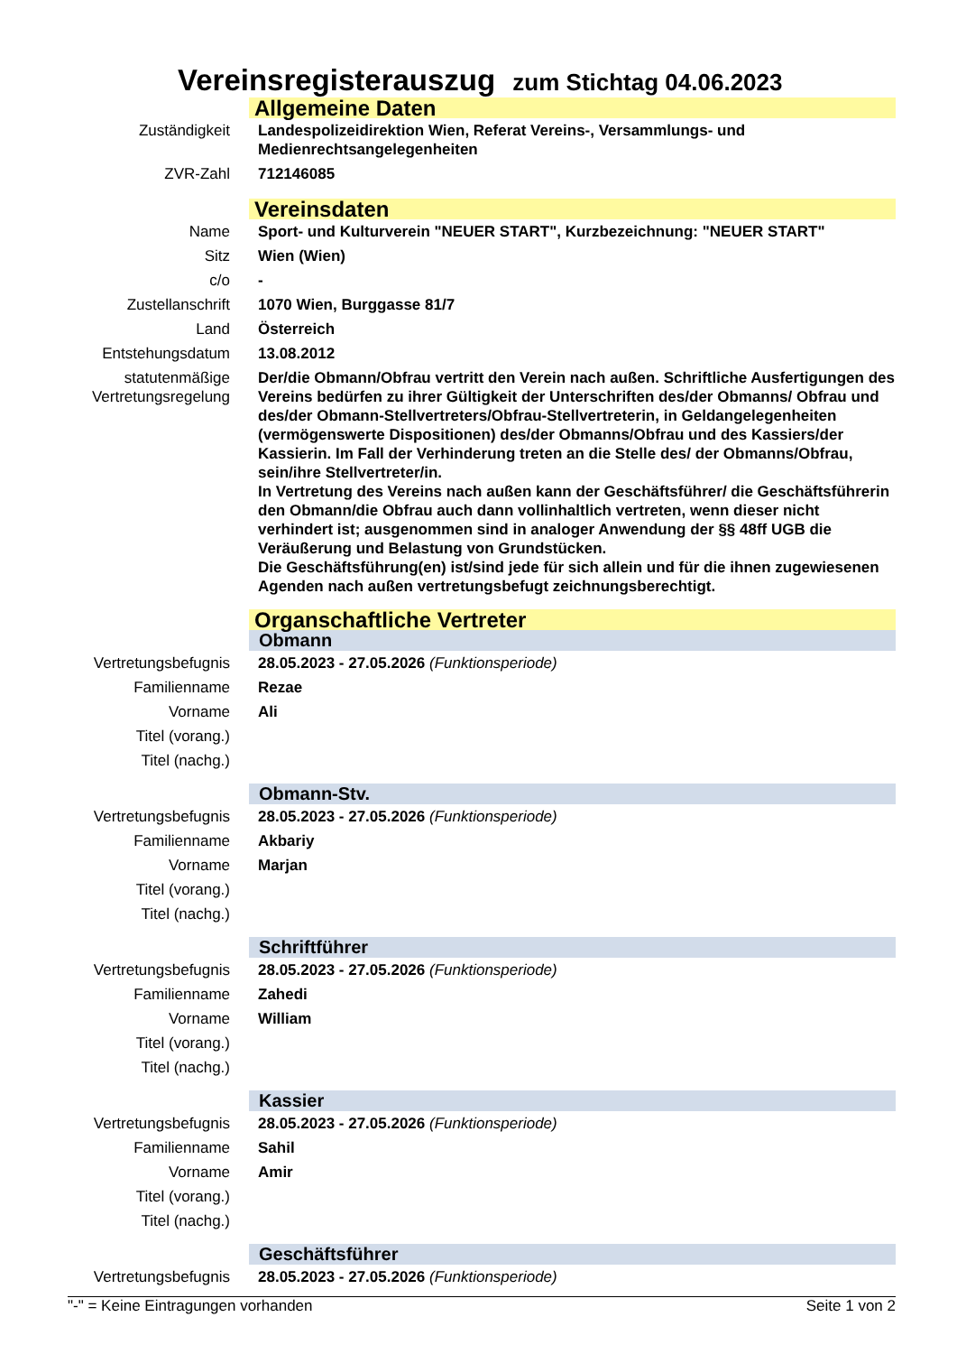Vereinsregisterauszug zum Stichtag 04.06.2023
| | Allgemeine Daten |
| Zuständigkeit | Landespolizeidirektion Wien, Referat Vereins-, Versammlungs- und Medienrechtsangelegenheiten |
| ZVR-Zahl | 712146085 |
| | Vereinsdaten |
| Name | Sport- und Kulturverein "NEUER START", Kurzbezeichnung: "NEUER START" |
| Sitz | Wien (Wien) |
| c/o | - |
| Zustellanschrift | 1070 Wien, Burggasse 81/7 |
| Land | Österreich |
| Entstehungsdatum | 13.08.2012 |
| statutenmäßige Vertretungsregelung | Der/die Obmann/Obfrau vertritt den Verein nach außen. Schriftliche Ausfertigungen des Vereins bedürfen zu ihrer Gültigkeit der Unterschriften des/der Obmanns/ Obfrau und des/der Obmann-Stellvertreters/Obfrau-Stellvertreterin, in Geldangelegenheiten (vermögenswerte Dispositionen) des/der Obmanns/Obfrau und des Kassiers/der Kassierin. Im Fall der Verhinderung treten an die Stelle des/ der Obmanns/Obfrau, sein/ihre Stellvertreter/in. In Vertretung des Vereins nach außen kann der Geschäftsführer/ die Geschäftsführerin den Obmann/die Obfrau auch dann vollinhaltlich vertreten, wenn dieser nicht verhindert ist; ausgenommen sind in analoger Anwendung der §§ 48ff UGB die Veräußerung und Belastung von Grundstücken. Die Geschäftsführung(en) ist/sind jede für sich allein und für die ihnen zugewiesenen Agenden nach außen vertretungsbefugt zeichnungsberechtigt. |
| | Organschaftliche Vertreter |
| | Obmann |
| Vertretungsbefugnis | 28.05.2023 - 27.05.2026 (Funktionsperiode) |
| Familienname | Rezae |
| Vorname | Ali |
| Titel (vorang.) | |
| Titel (nachg.) | |
| | Obmann-Stv. |
| Vertretungsbefugnis | 28.05.2023 - 27.05.2026 (Funktionsperiode) |
| Familienname | Akbariy |
| Vorname | Marjan |
| Titel (vorang.) | |
| Titel (nachg.) | |
| | Schriftführer |
| Vertretungsbefugnis | 28.05.2023 - 27.05.2026 (Funktionsperiode) |
| Familienname | Zahedi |
| Vorname | William |
| Titel (vorang.) | |
| Titel (nachg.) | |
| | Kassier |
| Vertretungsbefugnis | 28.05.2023 - 27.05.2026 (Funktionsperiode) |
| Familienname | Sahil |
| Vorname | Amir |
| Titel (vorang.) | |
| Titel (nachg.) | |
| | Geschäftsführer |
| Vertretungsbefugnis | 28.05.2023 - 27.05.2026 (Funktionsperiode) |
"-" = Keine Eintragungen vorhanden Seite 1 von 2